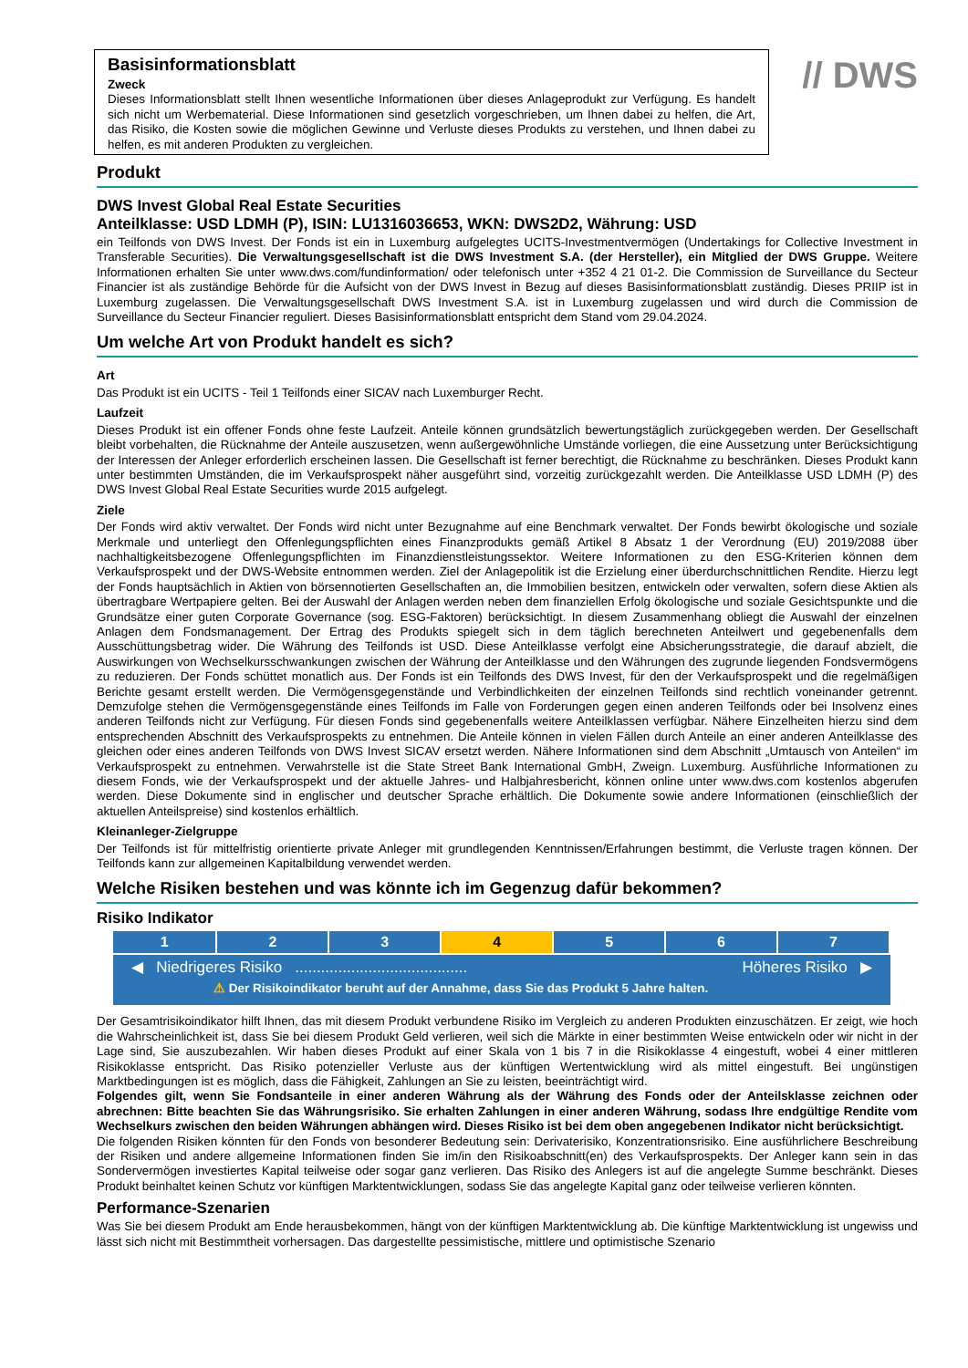Basisinformationsblatt
Zweck
Dieses Informationsblatt stellt Ihnen wesentliche Informationen über dieses Anlageprodukt zur Verfügung. Es handelt sich nicht um Werbematerial. Diese Informationen sind gesetzlich vorgeschrieben, um Ihnen dabei zu helfen, die Art, das Risiko, die Kosten sowie die möglichen Gewinne und Verluste dieses Produkts zu verstehen, und Ihnen dabei zu helfen, es mit anderen Produkten zu vergleichen.
// DWS
Produkt
DWS Invest Global Real Estate Securities
Anteilklasse: USD LDMH (P), ISIN: LU1316036653, WKN: DWS2D2, Währung: USD
ein Teilfonds von DWS Invest. Der Fonds ist ein in Luxemburg aufgelegtes UCITS-Investmentvermögen (Undertakings for Collective Investment in Transferable Securities). Die Verwaltungsgesellschaft ist die DWS Investment S.A. (der Hersteller), ein Mitglied der DWS Gruppe. Weitere Informationen erhalten Sie unter www.dws.com/fundinformation/ oder telefonisch unter +352 4 21 01-2. Die Commission de Surveillance du Secteur Financier ist als zuständige Behörde für die Aufsicht von der DWS Invest in Bezug auf dieses Basisinformationsblatt zuständig. Dieses PRIIP ist in Luxemburg zugelassen. Die Verwaltungsgesellschaft DWS Investment S.A. ist in Luxemburg zugelassen und wird durch die Commission de Surveillance du Secteur Financier reguliert. Dieses Basisinformationsblatt entspricht dem Stand vom 29.04.2024.
Um welche Art von Produkt handelt es sich?
Art
Das Produkt ist ein UCITS - Teil 1 Teilfonds einer SICAV nach Luxemburger Recht.
Laufzeit
Dieses Produkt ist ein offener Fonds ohne feste Laufzeit. Anteile können grundsätzlich bewertungstäglich zurückgegeben werden. Der Gesellschaft bleibt vorbehalten, die Rücknahme der Anteile auszusetzen, wenn außergewöhnliche Umstände vorliegen, die eine Aussetzung unter Berücksichtigung der Interessen der Anleger erforderlich erscheinen lassen. Die Gesellschaft ist ferner berechtigt, die Rücknahme zu beschränken. Dieses Produkt kann unter bestimmten Umständen, die im Verkaufsprospekt näher ausgeführt sind, vorzeitig zurückgezahlt werden. Die Anteilklasse USD LDMH (P) des DWS Invest Global Real Estate Securities wurde 2015 aufgelegt.
Ziele
Der Fonds wird aktiv verwaltet. Der Fonds wird nicht unter Bezugnahme auf eine Benchmark verwaltet. Der Fonds bewirbt ökologische und soziale Merkmale und unterliegt den Offenlegungspflichten eines Finanzprodukts gemäß Artikel 8 Absatz 1 der Verordnung (EU) 2019/2088 über nachhaltigkeitsbezogene Offenlegungspflichten im Finanzdienstleistungssektor. Weitere Informationen zu den ESG-Kriterien können dem Verkaufsprospekt und der DWS-Website entnommen werden. Ziel der Anlagepolitik ist die Erzielung einer überdurchschnittlichen Rendite. Hierzu legt der Fonds hauptsächlich in Aktien von börsennotierten Gesellschaften an, die Immobilien besitzen, entwickeln oder verwalten, sofern diese Aktien als übertragbare Wertpapiere gelten. Bei der Auswahl der Anlagen werden neben dem finanziellen Erfolg ökologische und soziale Gesichtspunkte und die Grundsätze einer guten Corporate Governance (sog. ESG-Faktoren) berücksichtigt. In diesem Zusammenhang obliegt die Auswahl der einzelnen Anlagen dem Fondsmanagement. Der Ertrag des Produkts spiegelt sich in dem täglich berechneten Anteilwert und gegebenenfalls dem Ausschüttungsbetrag wider. Die Währung des Teilfonds ist USD. Diese Anteilklasse verfolgt eine Absicherungsstrategie, die darauf abzielt, die Auswirkungen von Wechselkursschwankungen zwischen der Währung der Anteilklasse und den Währungen des zugrunde liegenden Fondsvermögens zu reduzieren. Der Fonds schüttet monatlich aus. Der Fonds ist ein Teilfonds des DWS Invest, für den der Verkaufsprospekt und die regelmäßigen Berichte gesamt erstellt werden. Die Vermögensgegenstände und Verbindlichkeiten der einzelnen Teilfonds sind rechtlich voneinander getrennt. Demzufolge stehen die Vermögensgegenstände eines Teilfonds im Falle von Forderungen gegen einen anderen Teilfonds oder bei Insolvenz eines anderen Teilfonds nicht zur Verfügung. Für diesen Fonds sind gegebenenfalls weitere Anteilklassen verfügbar. Nähere Einzelheiten hierzu sind dem entsprechenden Abschnitt des Verkaufsprospekts zu entnehmen. Die Anteile können in vielen Fällen durch Anteile an einer anderen Anteilklasse des gleichen oder eines anderen Teilfonds von DWS Invest SICAV ersetzt werden. Nähere Informationen sind dem Abschnitt „Umtausch von Anteilen“ im Verkaufsprospekt zu entnehmen. Verwahrstelle ist die State Street Bank International GmbH, Zweign. Luxemburg. Ausführliche Informationen zu diesem Fonds, wie der Verkaufsprospekt und der aktuelle Jahres- und Halbjahresbericht, können online unter www.dws.com kostenlos abgerufen werden. Diese Dokumente sind in englischer und deutscher Sprache erhältlich. Die Dokumente sowie andere Informationen (einschließlich der aktuellen Anteilspreise) sind kostenlos erhältlich.
Kleinanleger-Zielgruppe
Der Teilfonds ist für mittelfristig orientierte private Anleger mit grundlegenden Kenntnissen/Erfahrungen bestimmt, die Verluste tragen können. Der Teilfonds kann zur allgemeinen Kapitalbildung verwendet werden.
Welche Risiken bestehen und was könnte ich im Gegenzug dafür bekommen?
Risiko Indikator
| 1 | 2 | 3 | 4 | 5 | 6 | 7 |
◀ Niedrigeres Risiko ........................................ Höheres Risiko ▶
⚠ Der Risikoindikator beruht auf der Annahme, dass Sie das Produkt 5 Jahre halten.
Der Gesamtrisikoindikator hilft Ihnen, das mit diesem Produkt verbundene Risiko im Vergleich zu anderen Produkten einzuschätzen. Er zeigt, wie hoch die Wahrscheinlichkeit ist, dass Sie bei diesem Produkt Geld verlieren, weil sich die Märkte in einer bestimmten Weise entwickeln oder wir nicht in der Lage sind, Sie auszubezahlen. Wir haben dieses Produkt auf einer Skala von 1 bis 7 in die Risikoklasse 4 eingestuft, wobei 4 einer mittleren Risikoklasse entspricht. Das Risiko potenzieller Verluste aus der künftigen Wertentwicklung wird als mittel eingestuft. Bei ungünstigen Marktbedingungen ist es möglich, dass die Fähigkeit, Zahlungen an Sie zu leisten, beeinträchtigt wird.
Folgendes gilt, wenn Sie Fondsanteile in einer anderen Währung als der Währung des Fonds oder der Anteilsklasse zeichnen oder abrechnen: Bitte beachten Sie das Währungsrisiko. Sie erhalten Zahlungen in einer anderen Währung, sodass Ihre endgültige Rendite vom Wechselkurs zwischen den beiden Währungen abhängen wird. Dieses Risiko ist bei dem oben angegebenen Indikator nicht berücksichtigt.
Die folgenden Risiken könnten für den Fonds von besonderer Bedeutung sein: Derivaterisiko, Konzentrationsrisiko. Eine ausführlichere Beschreibung der Risiken und andere allgemeine Informationen finden Sie im/in den Risikoabschnitt(en) des Verkaufsprospekts. Der Anleger kann sein in das Sondervermögen investiertes Kapital teilweise oder sogar ganz verlieren. Das Risiko des Anlegers ist auf die angelegte Summe beschränkt. Dieses Produkt beinhaltet keinen Schutz vor künftigen Marktentwicklungen, sodass Sie das angelegte Kapital ganz oder teilweise verlieren könnten.
Performance-Szenarien
Was Sie bei diesem Produkt am Ende herausbekommen, hängt von der künftigen Marktentwicklung ab. Die künftige Marktentwicklung ist ungewiss und lässt sich nicht mit Bestimmtheit vorhersagen. Das dargestellte pessimistische, mittlere und optimistische Szenario